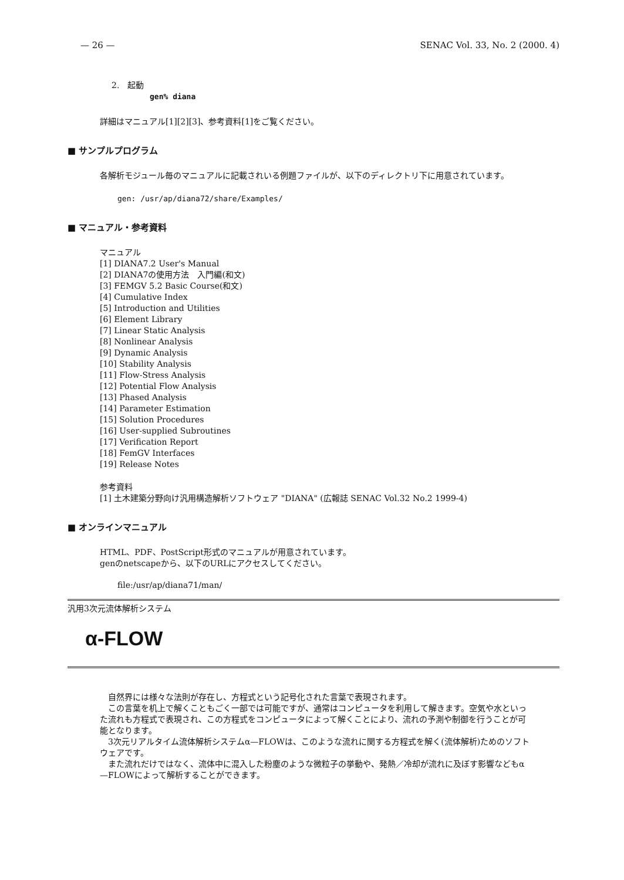— 26 — SENAC Vol. 33, No. 2 (2000. 4)
2.　起動
gen% diana
詳細はマニュアル[1][2][3]、参考資料[1]をご覧ください。
■ サンプルプログラム
各解析モジュール毎のマニュアルに記載されいる例題ファイルが、以下のディレクトリ下に用意されています。
gen: /usr/ap/diana72/share/Examples/
■ マニュアル・参考資料
マニュアル
[1] DIANA7.2 User's Manual
[2] DIANA7の使用方法　入門編(和文)
[3] FEMGV 5.2 Basic Course(和文)
[4] Cumulative Index
[5] Introduction and Utilities
[6] Element Library
[7] Linear Static Analysis
[8] Nonlinear Analysis
[9] Dynamic Analysis
[10] Stability Analysis
[11] Flow-Stress Analysis
[12] Potential Flow Analysis
[13] Phased Analysis
[14] Parameter Estimation
[15] Solution Procedures
[16] User-supplied Subroutines
[17] Verification Report
[18] FemGV Interfaces
[19] Release Notes
参考資料
[1] 土木建築分野向け汎用構造解析ソフトウェア "DIANA" (広報誌 SENAC Vol.32 No.2 1999-4)
■ オンラインマニュアル
HTML、PDF、PostScript形式のマニュアルが用意されています。
genのnetscapeから、以下のURLにアクセスしてください。
file:/usr/ap/diana71/man/
汎用3次元流体解析システム
α-FLOW
　自然界には様々な法則が存在し、方程式という記号化された言葉で表現されます。
　この言葉を机上で解くこともごく一部では可能ですが、通常はコンピュータを利用して解きます。空気や水といった流れも方程式で表現され、この方程式をコンピュータによって解くことにより、流れの予測や制御を行うことが可能となります。
　3次元リアルタイム流体解析システムα—FLOWは、このような流れに関する方程式を解く(流体解析)ためのソフトウェアです。
　また流れだけではなく、流体中に混入した粉塵のような微粒子の挙動や、発熱／冷却が流れに及ぼす影響などもα—FLOWによって解析することができます。